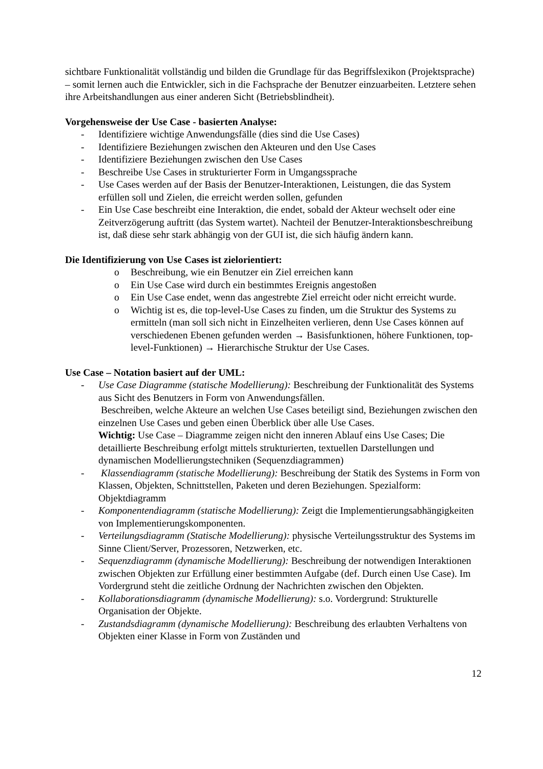sichtbare Funktionalität vollständig und bilden die Grundlage für das Begriffslexikon (Projektsprache) – somit lernen auch die Entwickler, sich in die Fachsprache der Benutzer einzuarbeiten. Letztere sehen ihre Arbeitshandlungen aus einer anderen Sicht (Betriebsblindheit).
Vorgehensweise der Use Case - basierten Analyse:
- Identifiziere wichtige Anwendungsfälle (dies sind die Use Cases)
- Identifiziere Beziehungen zwischen den Akteuren und den Use Cases
- Identifiziere Beziehungen zwischen den Use Cases
- Beschreibe Use Cases in strukturierter Form in Umgangssprache
- Use Cases werden auf der Basis der Benutzer-Interaktionen, Leistungen, die das System erfüllen soll und Zielen, die erreicht werden sollen, gefunden
- Ein Use Case beschreibt eine Interaktion, die endet, sobald der Akteur wechselt oder eine Zeitverzögerung auftritt (das System wartet). Nachteil der Benutzer-Interaktionsbeschreibung ist, daß diese sehr stark abhängig von der GUI ist, die sich häufig ändern kann.
Die Identifizierung von Use Cases ist zielorientiert:
o Beschreibung, wie ein Benutzer ein Ziel erreichen kann
o Ein Use Case wird durch ein bestimmtes Ereignis angestoßen
o Ein Use Case endet, wenn das angestrebte Ziel erreicht oder nicht erreicht wurde.
o Wichtig ist es, die top-level-Use Cases zu finden, um die Struktur des Systems zu ermitteln (man soll sich nicht in Einzelheiten verlieren, denn Use Cases können auf verschiedenen Ebenen gefunden werden → Basisfunktionen, höhere Funktionen, top-level-Funktionen) → Hierarchische Struktur der Use Cases.
Use Case – Notation basiert auf der UML:
- Use Case Diagramme (statische Modellierung): Beschreibung der Funktionalität des Systems aus Sicht des Benutzers in Form von Anwendungsfällen.
Beschreiben, welche Akteure an welchen Use Cases beteiligt sind, Beziehungen zwischen den einzelnen Use Cases und geben einen Überblick über alle Use Cases.
Wichtig: Use Case – Diagramme zeigen nicht den inneren Ablauf eins Use Cases; Die detaillierte Beschreibung erfolgt mittels strukturierten, textuellen Darstellungen und dynamischen Modellierungstechniken (Sequenzdiagrammen)
- Klassendiagramm (statische Modellierung): Beschreibung der Statik des Systems in Form von Klassen, Objekten, Schnittstellen, Paketen und deren Beziehungen. Spezialform: Objektdiagramm
- Komponentendiagramm (statische Modellierung): Zeigt die Implementierungsabhängigkeiten von Implementierungskomponenten.
- Verteilungsdiagramm (Statische Modellierung): physische Verteilungsstruktur des Systems im Sinne Client/Server, Prozessoren, Netzwerken, etc.
- Sequenzdiagramm (dynamische Modellierung): Beschreibung der notwendigen Interaktionen zwischen Objekten zur Erfüllung einer bestimmten Aufgabe (def. Durch einen Use Case). Im Vordergrund steht die zeitliche Ordnung der Nachrichten zwischen den Objekten.
- Kollaborationsdiagramm (dynamische Modellierung): s.o. Vordergrund: Strukturelle Organisation der Objekte.
- Zustandsdiagramm (dynamische Modellierung): Beschreibung des erlaubten Verhaltens von Objekten einer Klasse in Form von Zuständen und
12